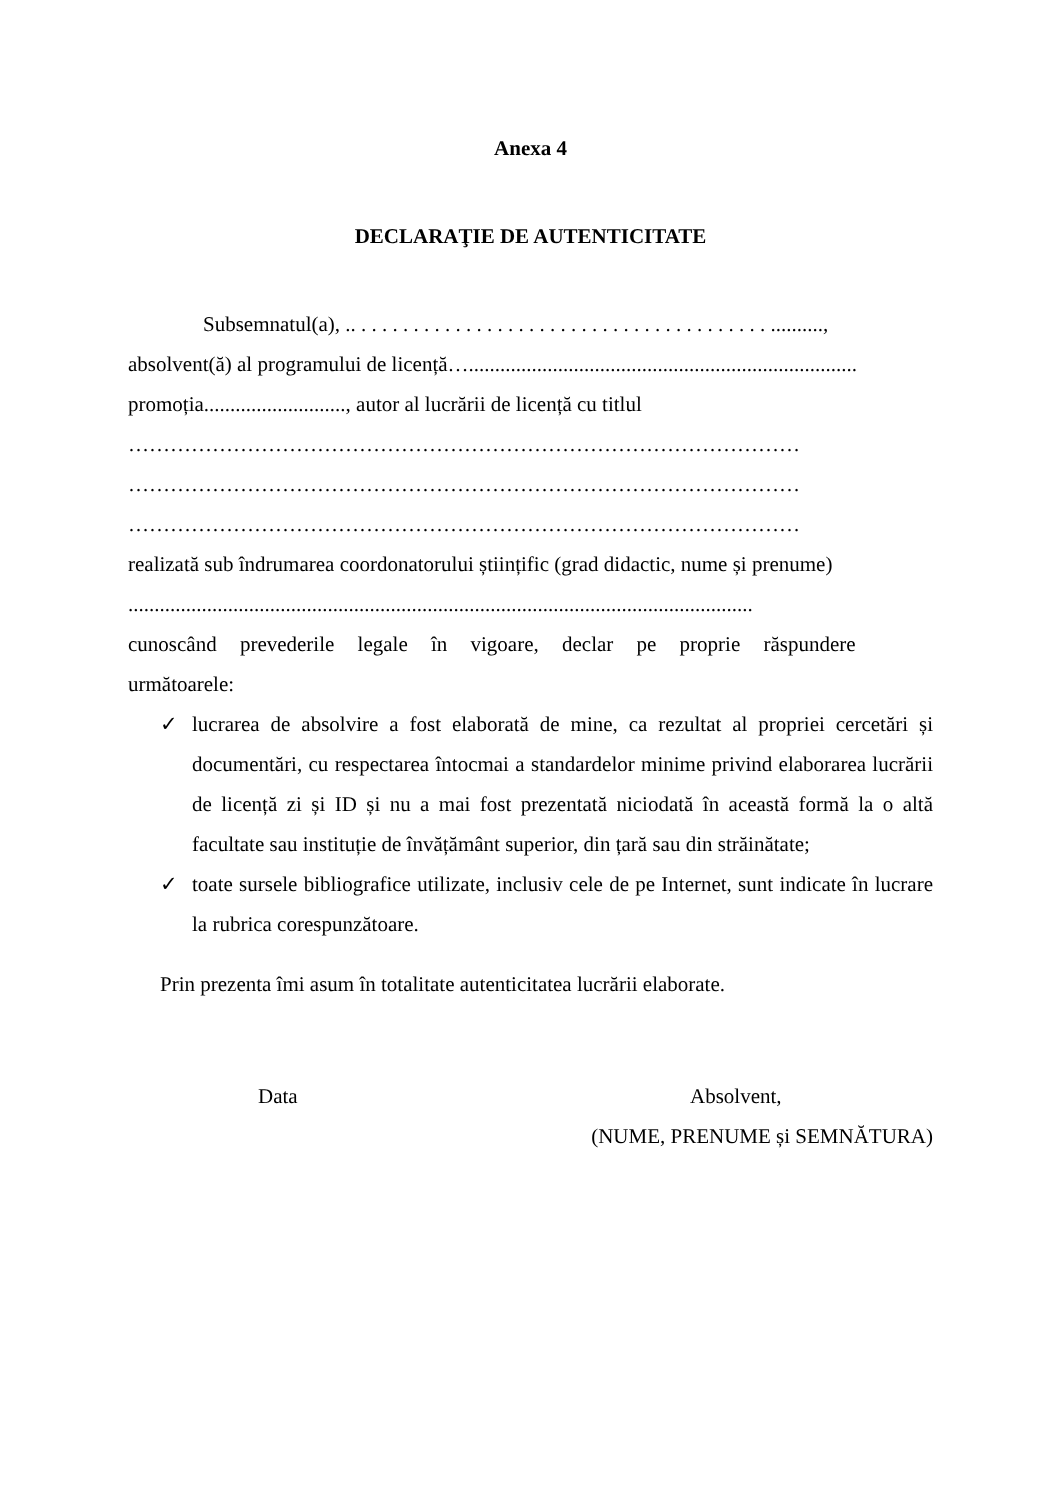Anexa 4
DECLARAŢIE DE AUTENTICITATE
Subsemnatul(a), .. . . . . . . . . . . . . . . . . . . . . . . . . . . . . . . . . . . . . . . . ..........,
absolvent(ă) al programului de licență…..........................................................................
promoția..........................., autor al lucrării de licență cu titlul
……………………………………………………………………………………
……………………………………………………………………………………
……………………………………………………………………………………
realizată sub îndrumarea coordonatorului științific (grad didactic, nume și prenume)
.......................................................................................................................
cunoscând prevederile legale în vigoare, declar pe proprie răspundere
următoarele:
✓ lucrarea de absolvire a fost elaborată de mine, ca rezultat al propriei cercetări și documentări, cu respectarea întocmai a standardelor minime privind elaborarea lucrării de licență zi și ID și nu a mai fost prezentată niciodată în această formă la o altă facultate sau instituție de învățământ superior, din țară sau din străinătate;
✓ toate sursele bibliografice utilizate, inclusiv cele de pe Internet, sunt indicate în lucrare la rubrica corespunzătoare.
Prin prezenta îmi asum în totalitate autenticitatea lucrării elaborate.
Data Absolvent,
(NUME, PRENUME și SEMNĂTURA)